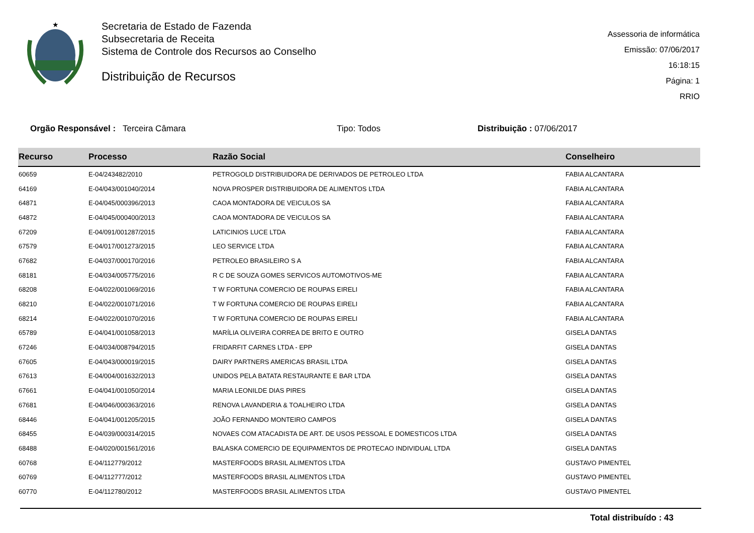★
Secretaria de Estado de Fazenda
Subsecretaria de Receita
Sistema de Controle dos Recursos ao Conselho
Distribuição de Recursos
Assessoria de informática
Emissão: 07/06/2017 16:18:15
Página: 1
RRIO
Orgão Responsável : Terceira Câmara Tipo: Todos Distribuição : 07/06/2017
| Recurso | Processo | Razão Social | Conselheiro |
| --- | --- | --- | --- |
| 60659 | E-04/243482/2010 | PETROGOLD DISTRIBUIDORA DE DERIVADOS DE PETROLEO LTDA | FABIA ALCANTARA |
| 64169 | E-04/043/001040/2014 | NOVA PROSPER DISTRIBUIDORA DE ALIMENTOS LTDA | FABIA ALCANTARA |
| 64871 | E-04/045/000396/2013 | CAOA MONTADORA DE VEICULOS SA | FABIA ALCANTARA |
| 64872 | E-04/045/000400/2013 | CAOA MONTADORA DE VEICULOS SA | FABIA ALCANTARA |
| 67209 | E-04/091/001287/2015 | LATICINIOS LUCE LTDA | FABIA ALCANTARA |
| 67579 | E-04/017/001273/2015 | LEO SERVICE LTDA | FABIA ALCANTARA |
| 67682 | E-04/037/000170/2016 | PETROLEO BRASILEIRO S A | FABIA ALCANTARA |
| 68181 | E-04/034/005775/2016 | R C DE SOUZA GOMES SERVICOS AUTOMOTIVOS-ME | FABIA ALCANTARA |
| 68208 | E-04/022/001069/2016 | T W FORTUNA COMERCIO DE ROUPAS EIRELI | FABIA ALCANTARA |
| 68210 | E-04/022/001071/2016 | T W FORTUNA COMERCIO DE ROUPAS EIRELI | FABIA ALCANTARA |
| 68214 | E-04/022/001070/2016 | T W FORTUNA COMERCIO DE ROUPAS EIRELI | FABIA ALCANTARA |
| 65789 | E-04/041/001058/2013 | MARÍLIA OLIVEIRA CORREA DE BRITO E OUTRO | GISELA DANTAS |
| 67246 | E-04/034/008794/2015 | FRIDARFIT CARNES LTDA - EPP | GISELA DANTAS |
| 67605 | E-04/043/000019/2015 | DAIRY PARTNERS AMERICAS BRASIL LTDA | GISELA DANTAS |
| 67613 | E-04/004/001632/2013 | UNIDOS PELA BATATA RESTAURANTE E BAR LTDA | GISELA DANTAS |
| 67661 | E-04/041/001050/2014 | MARIA LEONILDE DIAS PIRES | GISELA DANTAS |
| 67681 | E-04/046/000363/2016 | RENOVA LAVANDERIA & TOALHEIRO LTDA | GISELA DANTAS |
| 68446 | E-04/041/001205/2015 | JOÃO FERNANDO MONTEIRO CAMPOS | GISELA DANTAS |
| 68455 | E-04/039/000314/2015 | NOVAES COM ATACADISTA DE ART. DE USOS PESSOAL E DOMESTICOS LTDA | GISELA DANTAS |
| 68488 | E-04/020/001561/2016 | BALASKA COMERCIO DE EQUIPAMENTOS DE PROTECAO INDIVIDUAL LTDA | GISELA DANTAS |
| 60768 | E-04/112779/2012 | MASTERFOODS BRASIL ALIMENTOS LTDA | GUSTAVO PIMENTEL |
| 60769 | E-04/112777/2012 | MASTERFOODS BRASIL ALIMENTOS LTDA | GUSTAVO PIMENTEL |
| 60770 | E-04/112780/2012 | MASTERFOODS BRASIL ALIMENTOS LTDA | GUSTAVO PIMENTEL |
Total distribuído : 43